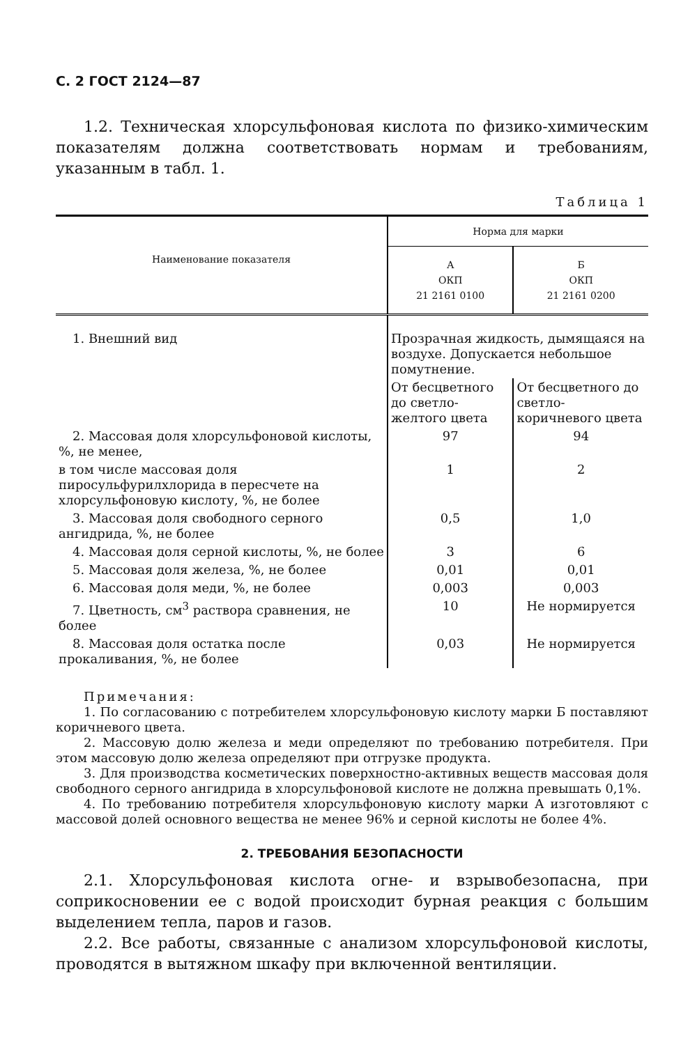С. 2 ГОСТ 2124—87
1.2. Техническая хлорсульфоновая кислота по физико-химическим показателям должна соответствовать нормам и требованиям, указанным в табл. 1.
Таблица 1
| Наименование показателя | Норма для марки | |
| --- | --- | --- |
| | А ОКП 21 2161 0100 | Б ОКП 21 2161 0200 |
| 1. Внешний вид | Прозрачная жидкость, дымящаяся на воздухе. Допускается небольшое помутнение. | |
| | От бесцветного до светло-желтого цвета | От бесцветного до светло-коричневого цвета |
| 2. Массовая доля хлорсульфоновой кислоты, %, не менее, | 97 | 94 |
| в том числе массовая доля пиросульфурилхлорида в пересчете на хлорсульфоновую кислоту, %, не более | 1 | 2 |
| 3. Массовая доля свободного серного ангидрида, %, не более | 0,5 | 1,0 |
| 4. Массовая доля серной кислоты, %, не более | 3 | 6 |
| 5. Массовая доля железа, %, не более | 0,01 | 0,01 |
| 6. Массовая доля меди, %, не более | 0,003 | 0,003 |
| 7. Цветность, см<sup>3</sup> раствора сравнения, не более | 10 | Не нормируется |
| 8. Массовая доля остатка после прокаливания, %, не более | 0,03 | Не нормируется |
Примечания:
1. По согласованию с потребителем хлорсульфоновую кислоту марки Б поставляют коричневого цвета.
2. Массовую долю железа и меди определяют по требованию потребителя. При этом массовую долю железа определяют при отгрузке продукта.
3. Для производства косметических поверхностно-активных веществ массовая доля свободного серного ангидрида в хлорсульфоновой кислоте не должна превышать 0,1%.
4. По требованию потребителя хлорсульфоновую кислоту марки А изготовляют с массовой долей основного вещества не менее 96% и серной кислоты не более 4%.
2. ТРЕБОВАНИЯ БЕЗОПАСНОСТИ
2.1. Хлорсульфоновая кислота огне- и взрывобезопасна, при соприкосновении ее с водой происходит бурная реакция с большим выделением тепла, паров и газов.
2.2. Все работы, связанные с анализом хлорсульфоновой кислоты, проводятся в вытяжном шкафу при включенной вентиляции.